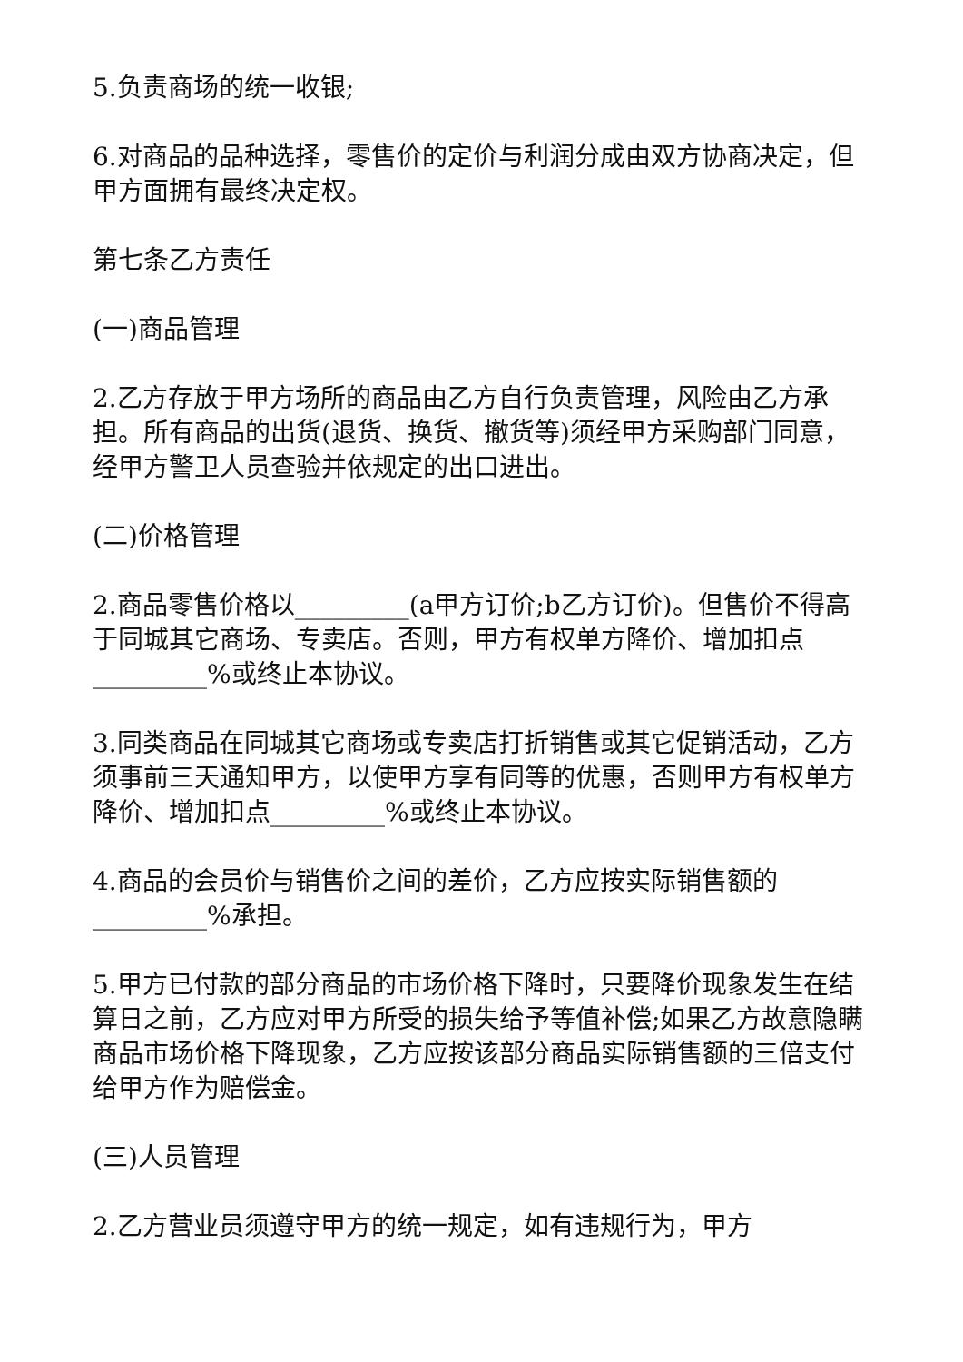5.负责商场的统一收银;
6.对商品的品种选择，零售价的定价与利润分成由双方协商决定，但甲方面拥有最终决定权。
第七条乙方责任
(一)商品管理
2.乙方存放于甲方场所的商品由乙方自行负责管理，风险由乙方承担。所有商品的出货(退货、换货、撤货等)须经甲方采购部门同意，经甲方警卫人员查验并依规定的出口进出。
(二)价格管理
2.商品零售价格以_________(a甲方订价;b乙方订价)。但售价不得高于同城其它商场、专卖店。否则，甲方有权单方降价、增加扣点_________%或终止本协议。
3.同类商品在同城其它商场或专卖店打折销售或其它促销活动，乙方须事前三天通知甲方，以使甲方享有同等的优惠，否则甲方有权单方降价、增加扣点_________%或终止本协议。
4.商品的会员价与销售价之间的差价，乙方应按实际销售额的_________%承担。
5.甲方已付款的部分商品的市场价格下降时，只要降价现象发生在结算日之前，乙方应对甲方所受的损失给予等值补偿;如果乙方故意隐瞒商品市场价格下降现象，乙方应按该部分商品实际销售额的三倍支付给甲方作为赔偿金。
(三)人员管理
2.乙方营业员须遵守甲方的统一规定，如有违规行为，甲方